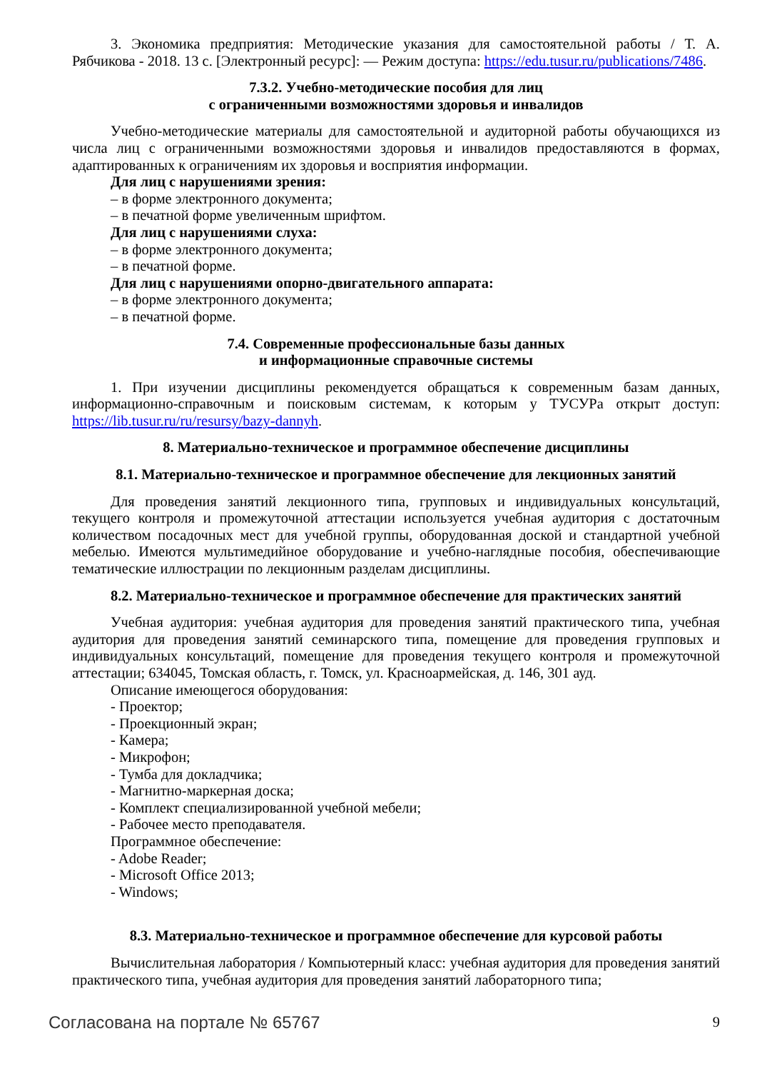3. Экономика предприятия: Методические указания для самостоятельной работы / Т. А. Рябчикова - 2018. 13 с. [Электронный ресурс]: — Режим доступа: https://edu.tusur.ru/publications/7486.
7.3.2. Учебно-методические пособия для лиц
с ограниченными возможностями здоровья и инвалидов
Учебно-методические материалы для самостоятельной и аудиторной работы обучающихся из числа лиц с ограниченными возможностями здоровья и инвалидов предоставляются в формах, адаптированных к ограничениям их здоровья и восприятия информации.
Для лиц с нарушениями зрения:
– в форме электронного документа;
– в печатной форме увеличенным шрифтом.
Для лиц с нарушениями слуха:
– в форме электронного документа;
– в печатной форме.
Для лиц с нарушениями опорно-двигательного аппарата:
– в форме электронного документа;
– в печатной форме.
7.4. Современные профессиональные базы данных
и информационные справочные системы
1. При изучении дисциплины рекомендуется обращаться к современным базам данных, информационно-справочным и поисковым системам, к которым у ТУСУРа открыт доступ: https://lib.tusur.ru/ru/resursy/bazy-dannyh.
8. Материально-техническое и программное обеспечение дисциплины
8.1. Материально-техническое и программное обеспечение для лекционных занятий
Для проведения занятий лекционного типа, групповых и индивидуальных консультаций, текущего контроля и промежуточной аттестации используется учебная аудитория с достаточным количеством посадочных мест для учебной группы, оборудованная доской и стандартной учебной мебелью. Имеются мультимедийное оборудование и учебно-наглядные пособия, обеспечивающие тематические иллюстрации по лекционным разделам дисциплины.
8.2. Материально-техническое и программное обеспечение для практических занятий
Учебная аудитория: учебная аудитория для проведения занятий практического типа, учебная аудитория для проведения занятий семинарского типа, помещение для проведения групповых и индивидуальных консультаций, помещение для проведения текущего контроля и промежуточной аттестации; 634045, Томская область, г. Томск, ул. Красноармейская, д. 146, 301 ауд.
Описание имеющегося оборудования:
- Проектор;
- Проекционный экран;
- Камера;
- Микрофон;
- Тумба для докладчика;
- Магнитно-маркерная доска;
- Комплект специализированной учебной мебели;
- Рабочее место преподавателя.
Программное обеспечение:
- Adobe Reader;
- Microsoft Office 2013;
- Windows;
8.3. Материально-техническое и программное обеспечение для курсовой работы
Вычислительная лаборатория / Компьютерный класс: учебная аудитория для проведения занятий практического типа, учебная аудитория для проведения занятий лабораторного типа;
Согласована на портале № 65767 9